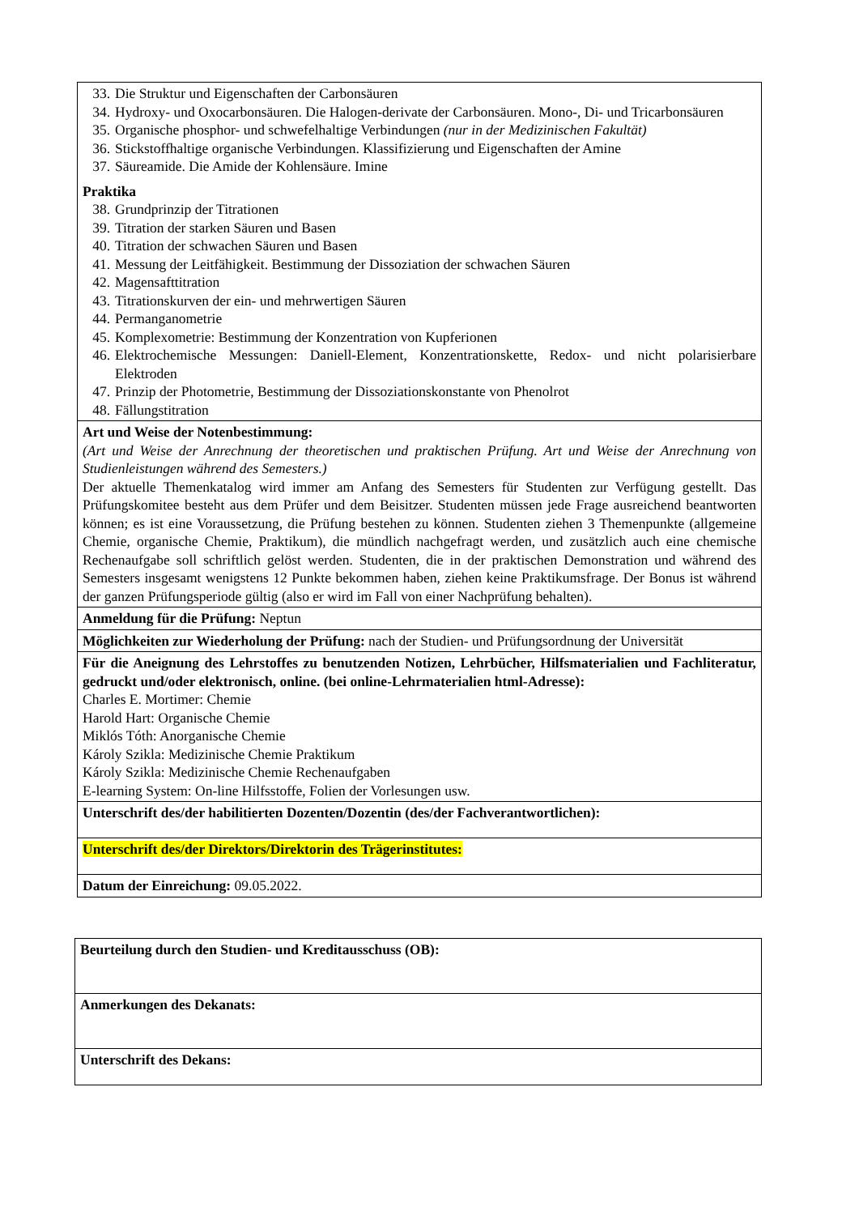| 33. Die Struktur und Eigenschaften der Carbonsäuren 34. Hydroxy- und Oxocarbonsäuren. Die Halogen-derivate der Carbonsäuren. Mono-, Di- und Tricarbonsäuren 35. Organische phosphor- und schwefelhaltige Verbindungen (nur in der Medizinischen Fakultät) 36. Stickstoffhaltige organische Verbindungen. Klassifizierung und Eigenschaften der Amine 37. Säureamide. Die Amide der Kohlensäure. Imine Praktika 38. Grundprinzip der Titrationen 39. Titration der starken Säuren und Basen 40. Titration der schwachen Säuren und Basen 41. Messung der Leitfähigkeit. Bestimmung der Dissoziation der schwachen Säuren 42. Magensafttitration 43. Titrationskurven der ein- und mehrwertigen Säuren 44. Permanganometrie 45. Komplexometrie: Bestimmung der Konzentration von Kupferionen 46. Elektrochemische Messungen: Daniell-Element, Konzentrationskette, Redox- und nicht polarisierbare Elektroden 47. Prinzip der Photometrie, Bestimmung der Dissoziationskonstante von Phenolrot 48. Fällungstitration |
| Art und Weise der Notenbestimmung: (Art und Weise der Anrechnung der theoretischen und praktischen Prüfung. Art und Weise der Anrechnung von Studienleistungen während des Semesters.) Der aktuelle Themenkatalog wird immer am Anfang des Semesters für Studenten zur Verfügung gestellt. Das Prüfungskomitee besteht aus dem Prüfer und dem Beisitzer. Studenten müssen jede Frage ausreichend beantworten können; es ist eine Voraussetzung, die Prüfung bestehen zu können. Studenten ziehen 3 Themenpunkte (allgemeine Chemie, organische Chemie, Praktikum), die mündlich nachgefragt werden, und zusätzlich auch eine chemische Rechenaufgabe soll schriftlich gelöst werden. Studenten, die in der praktischen Demonstration und während des Semesters insgesamt wenigstens 12 Punkte bekommen haben, ziehen keine Praktikumsfrage. Der Bonus ist während der ganzen Prüfungsperiode gültig (also er wird im Fall von einer Nachprüfung behalten). |
| Anmeldung für die Prüfung: Neptun |
| Möglichkeiten zur Wiederholung der Prüfung: nach der Studien- und Prüfungsordnung der Universität |
| Für die Aneignung des Lehrstoffes zu benutzenden Notizen, Lehrbücher, Hilfsmaterialien und Fachliteratur, gedruckt und/oder elektronisch, online. (bei online-Lehrmaterialien html-Adresse): Charles E. Mortimer: Chemie Harold Hart: Organische Chemie Miklós Tóth: Anorganische Chemie Károly Szikla: Medizinische Chemie Praktikum Károly Szikla: Medizinische Chemie Rechenaufgaben E-learning System: On-line Hilfsstoffe, Folien der Vorlesungen usw. |
| Unterschrift des/der habilitierten Dozenten/Dozentin (des/der Fachverantwortlichen): |
| Unterschrift des/der Direktors/Direktorin des Trägerinstitutes: |
| Datum der Einreichung: 09.05.2022. |
| Beurteilung durch den Studien- und Kreditausschuss (OB): |
| Anmerkungen des Dekanats: |
| Unterschrift des Dekans: |